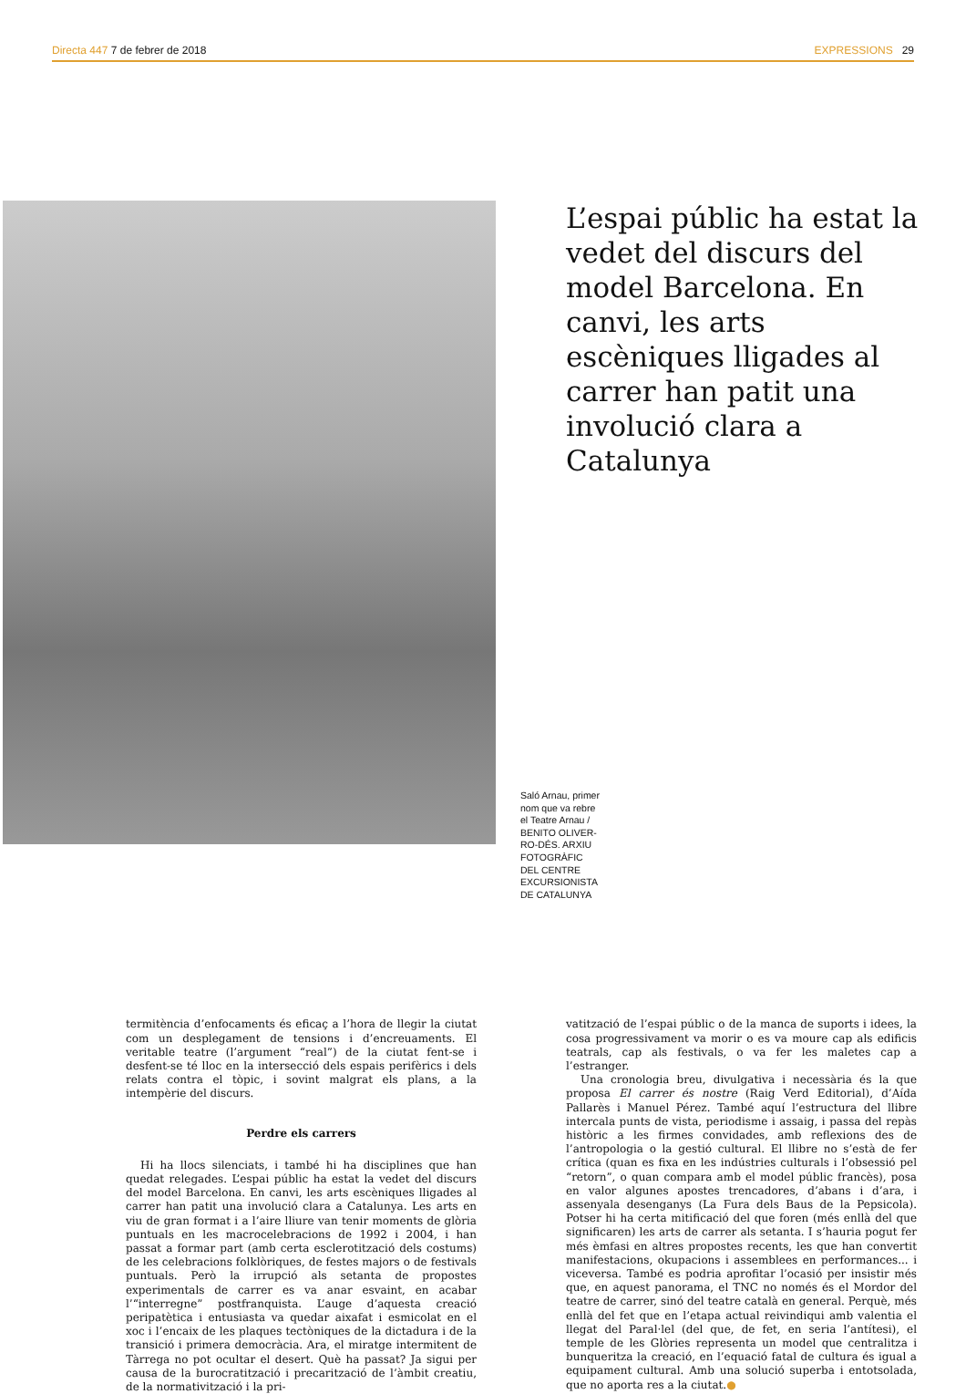Directa 447 7 de febrer de 2018 EXPRESSIONS 29
L’espai públic ha estat la vedet del discurs del model Barcelona. En canvi, les arts escèniques lligades al carrer han patit una involució clara a Catalunya
Saló Arnau, primer nom que va rebre el Teatre Arnau / BENITO OLIVER-RO-DÉS. ARXIU FOTOGRÀFIC DEL CENTRE EXCURSIONISTA DE CATALUNYA
termitència d’enfocaments és eficaç a l’hora de llegir la ciutat com un desplegament de tensions i d’encreuaments. El veritable teatre (l’argument “real”) de la ciutat fent-se i desfent-se té lloc en la intersecció dels espais perifèrics i dels relats contra el tòpic, i sovint malgrat els plans, a la intempèrie del discurs.
Perdre els carrers
Hi ha llocs silenciats, i també hi ha disciplines que han quedat relegades. L’espai públic ha estat la vedet del discurs del model Barcelona. En canvi, les arts escèniques lligades al carrer han patit una involució clara a Catalunya. Les arts en viu de gran format i a l’aire lliure van tenir moments de glòria puntuals en les macrocelebracions de 1992 i 2004, i han passat a formar part (amb certa esclerotització dels costums) de les celebracions folklòriques, de festes majors o de festivals puntuals. Però la irrupció als setanta de propostes experimentals de carrer es va anar esvaint, en acabar l’“interregne” postfranquista. L’auge d’aquesta creació peripatètica i entusiasta va quedar aixafat i esmicolat en el xoc i l’encaix de les plaques tectòniques de la dictadura i de la transició i primera democràcia. Ara, el miratge intermitent de Tàrrega no pot ocultar el desert. Què ha passat? Ja sigui per causa de la burocratització i precarització de l’àmbit creatiu, de la normativització i la pri-
vatització de l’espai públic o de la manca de suports i idees, la cosa progressivament va morir o es va moure cap als edificis teatrals, cap als festivals, o va fer les maletes cap a l’estranger.
Una cronologia breu, divulgativa i necessària és la que proposa El carrer és nostre (Raig Verd Editorial), d’Aída Pallarès i Manuel Pérez. També aquí l’estructura del llibre intercala punts de vista, periodisme i assaig, i passa del repàs històric a les firmes convidades, amb reflexions des de l’antropologia o la gestió cultural. El llibre no s’està de fer crítica (quan es fixa en les indústries culturals i l’obsessió pel “retorn”, o quan compara amb el model públic francès), posa en valor algunes apostes trencadores, d’abans i d’ara, i assenyala desenganys (La Fura dels Baus de la Pepsicola). Potser hi ha certa mitificació del que foren (més enllà del que significaren) les arts de carrer als setanta. I s’hauria pogut fer més èmfasi en altres propostes recents, les que han convertit manifestacions, okupacions i assemblees en performances... i viceversa. També es podria aprofitar l’ocasió per insistir més que, en aquest panorama, el TNC no només és el Mordor del teatre de carrer, sinó del teatre català en general. Perquè, més enllà del fet que en l’etapa actual reivindiqui amb valentia el llegat del Paral·lel (del que, de fet, en seria l’antítesi), el temple de les Glòries representa un model que centralitza i bunqueritza la creació, en l’equació fatal de cultura és igual a equipament cultural. Amb una solució superba i entotsolada, que no aporta res a la ciutat.●